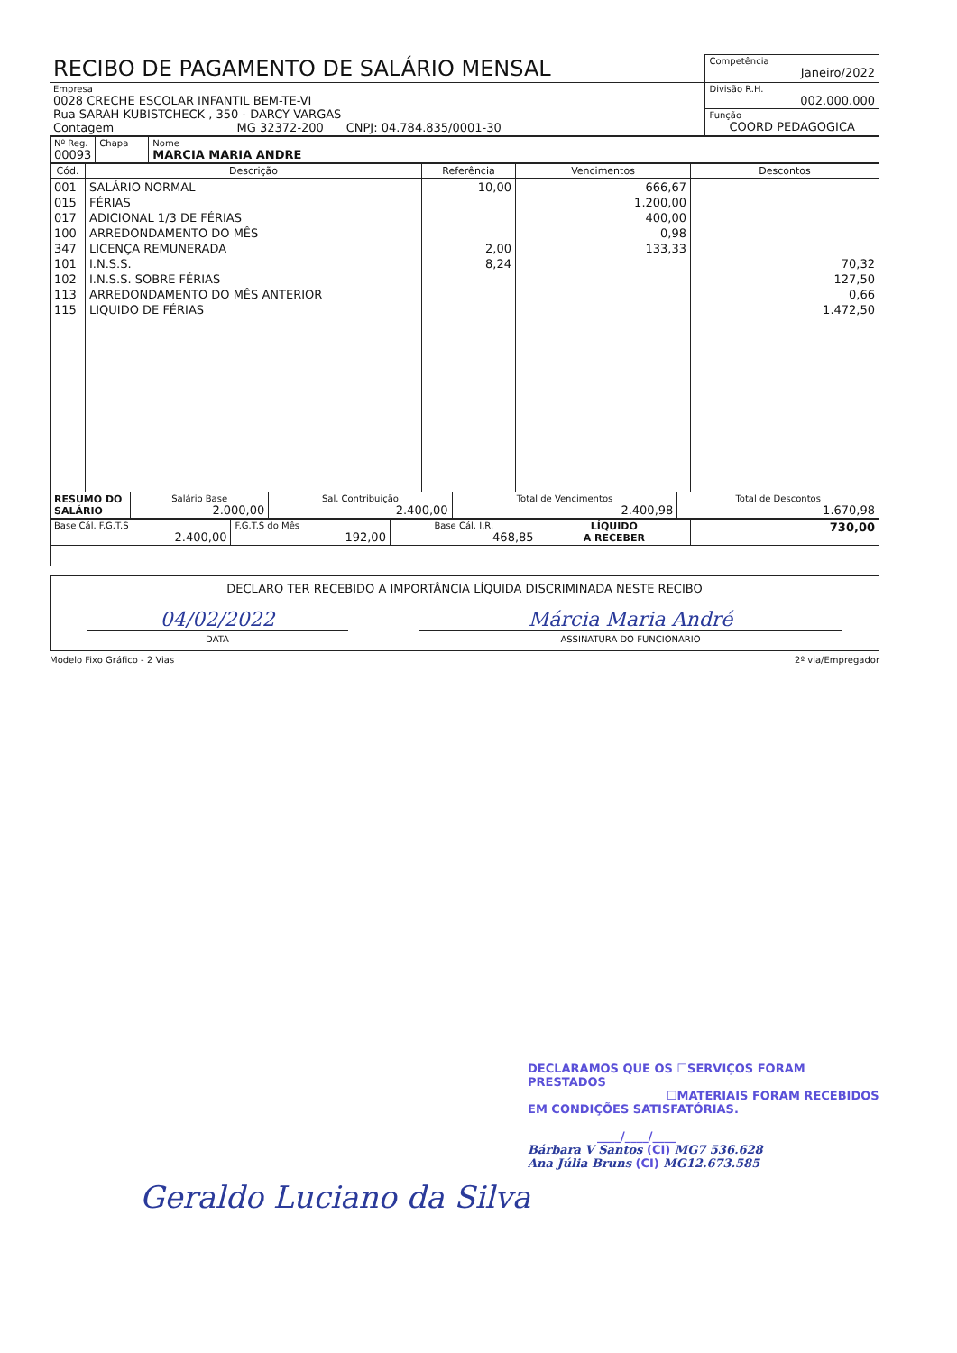| RECIBO DE PAGAMENTO DE SALÁRIO MENSAL | Competência Janeiro/2022 |
| Empresa 0028 CRECHE ESCOLAR INFANTIL BEM-TE-VI Rua SARAH KUBISTCHECK , 350 - DARCY VARGAS Contagem MG 32372-200 CNPJ: 04.784.835/0001-30 | Divisão R.H. 002.000.000 |
| | Função COORD PEDAGOGICA |
| Nº Reg. 00093 | Chapa | Nome MARCIA MARIA ANDRE |
| Cód. | Descrição | Referência | Vencimentos | Descontos |
| --- | --- | --- | --- | --- |
| 001 015 017 100 347 101 102 113 115 | SALÁRIO NORMAL FÉRIAS ADICIONAL 1/3 DE FÉRIAS ARREDONDAMENTO DO MÊS LICENÇA REMUNERADA I.N.S.S. I.N.S.S. SOBRE FÉRIAS ARREDONDAMENTO DO MÊS ANTERIOR LIQUIDO DE FÉRIAS | 10,00 2,00 8,24 | 666,67 1.200,00 400,00 0,98 133,33 | 70,32 127,50 0,66 1.472,50 |
| RESUMO DO SALÁRIO | Salário Base 2.000,00 | Sal. Contribuição 2.400,00 | Total de Vencimentos 2.400,98 | Total de Descontos 1.670,98 |
| Base Cál. F.G.T.S 2.400,00 | F.G.T.S do Mês 192,00 | Base Cál. I.R. 468,85 | LÍQUIDO A RECEBER | 730,00 |
| DECLARO TER RECEBIDO A IMPORTÂNCIA LÍQUIDA DISCRIMINADA NESTE RECIBO 04/02/2022 DATA Márcia Maria André ASSINATURA DO FUNCIONARIO |
Modelo Fixo Gráfico - 2 Vias 2º via/Empregador
DECLARAMOS QUE OS ☐SERVIÇOS FORAM PRESTADOS
☐MATERIAIS FORAM RECEBIDOS
EM CONDIÇÕES SATISFATÓRIAS.
____/____/____
Bárbara V Santos (CI) MG7 536.628
Ana Júlia Bruns (CI) MG12.673.585
Geraldo Luciano da Silva